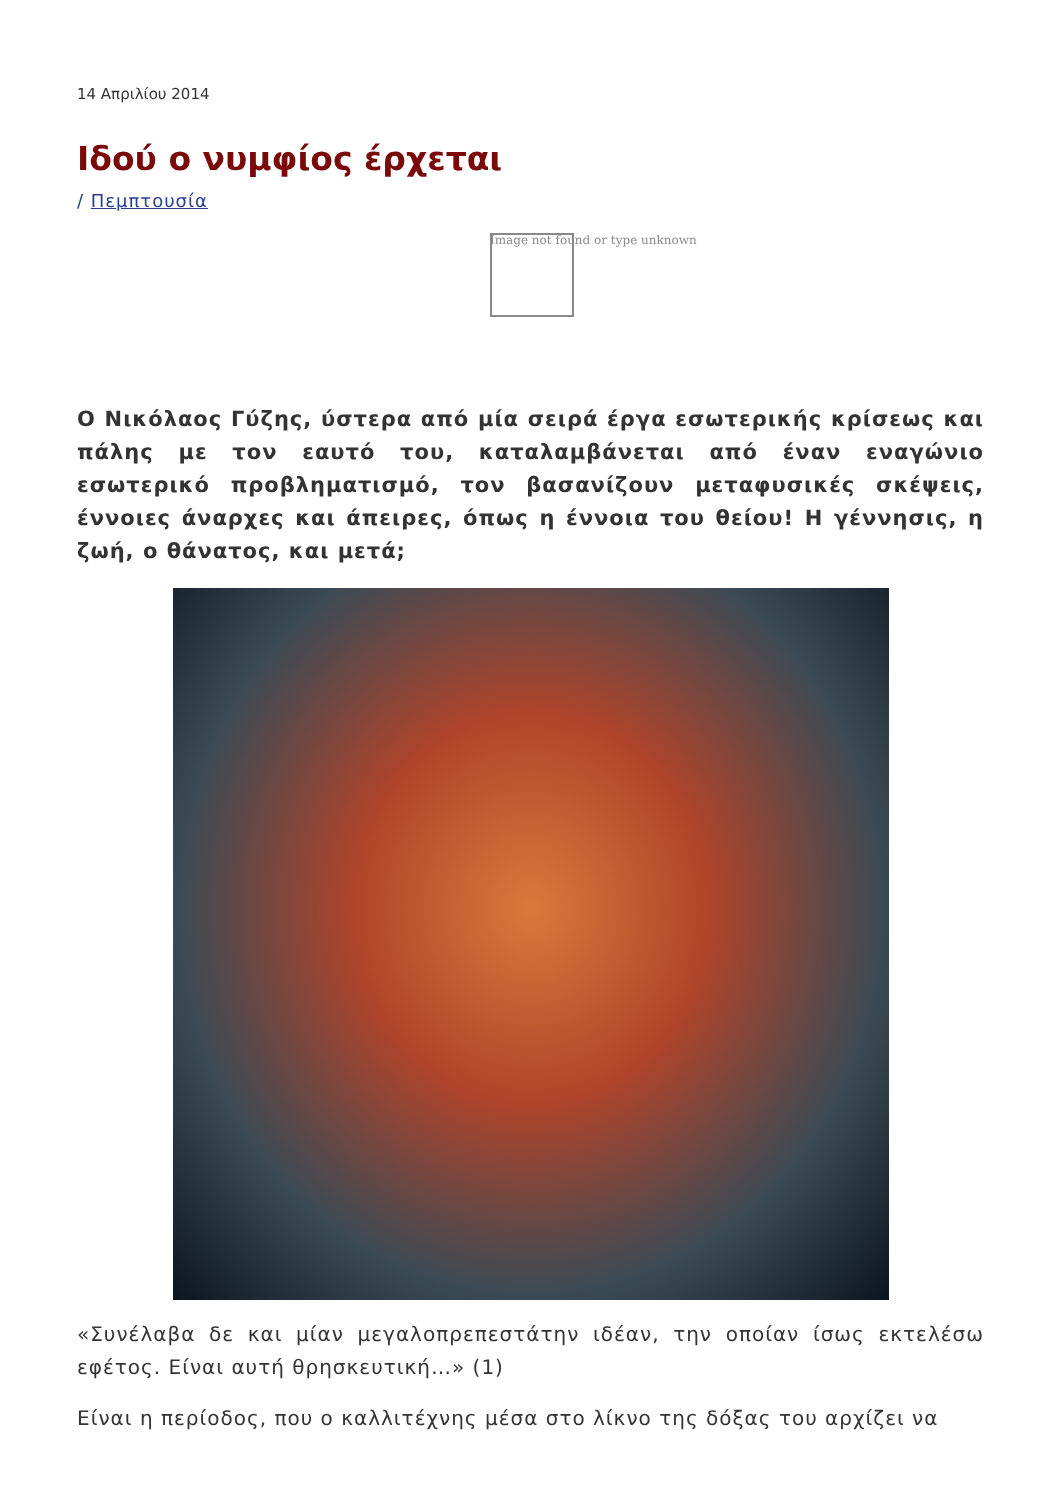14 Απριλίου 2014
Ιδού ο νυμφίος έρχεται
/ Πεμπτουσία
Image not found or type unknown
Ο Νικόλαος Γύζης, ύστερα από μία σειρά έργα εσωτερικής κρίσεως και πάλης με τον εαυτό του, καταλαμβάνεται από έναν εναγώνιο εσωτερικό προβληματισμό, τον βασανίζουν μεταφυσικές σκέψεις, έννοιες άναρχες και άπειρες, όπως η έννοια του θείου! Η γέννησις, η ζωή, ο θάνατος, και μετά;
«Συνέλαβα δε και μίαν μεγαλοπρεπεστάτην ιδέαν, την οποίαν ίσως εκτελέσω εφέτος. Είναι αυτή θρησκευτική…» (1)
Είναι η περίοδος, που ο καλλιτέχνης μέσα στο λίκνο της δόξας του αρχίζει να